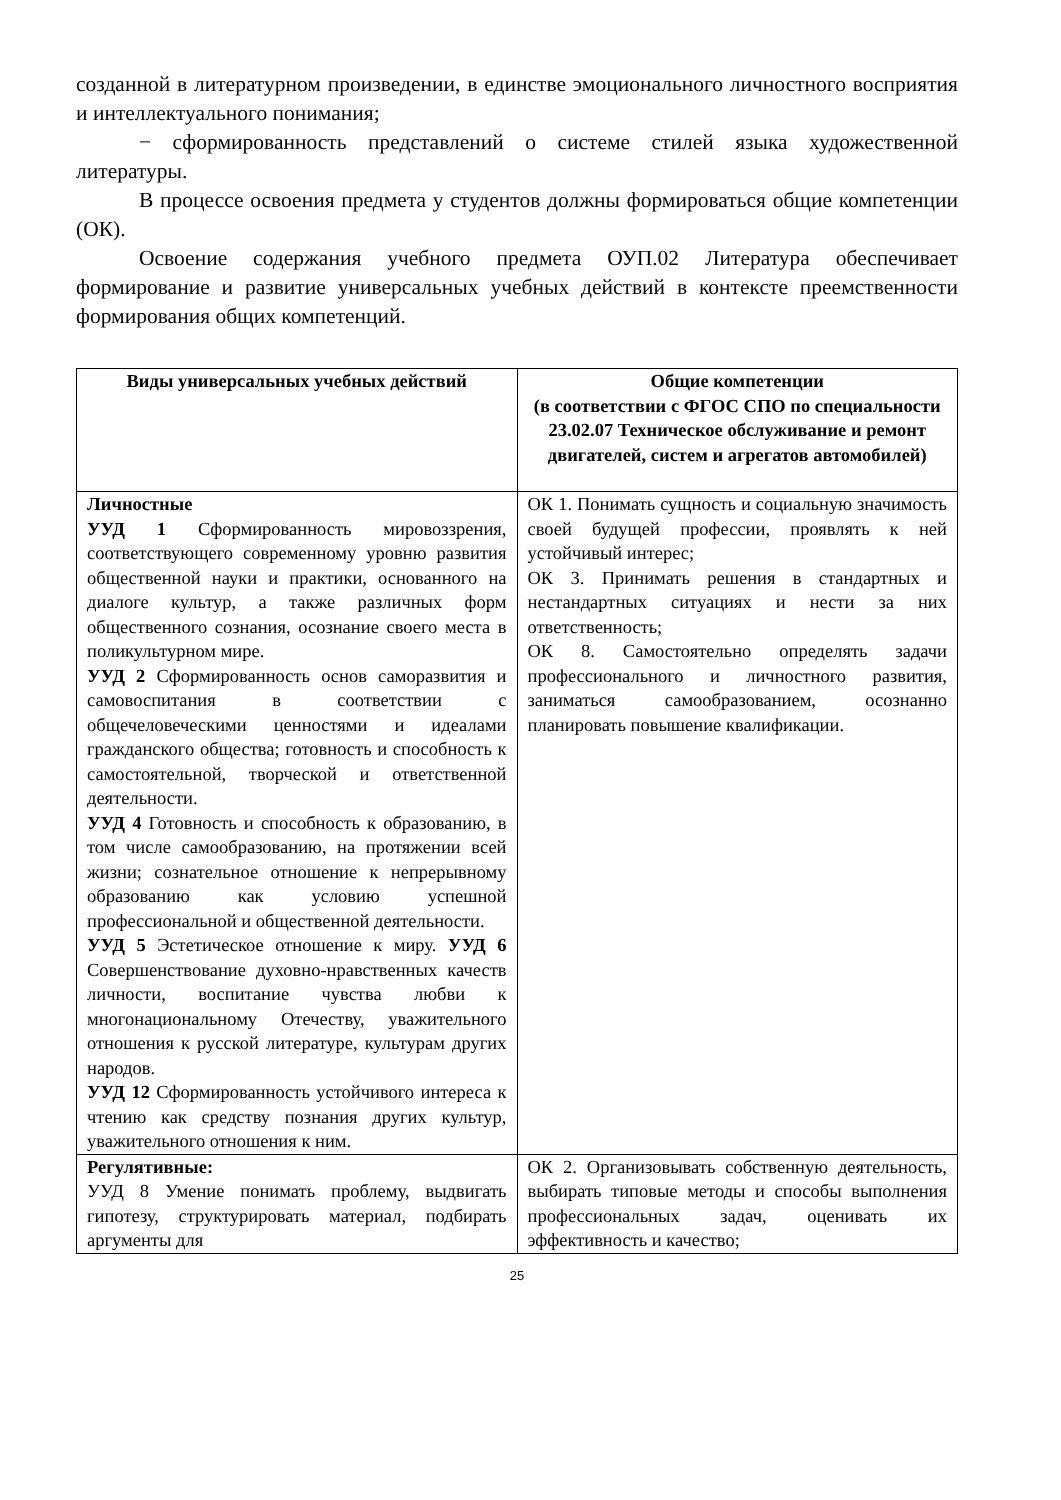созданной в литературном произведении, в единстве эмоционального личностного восприятия и интеллектуального понимания;
− сформированность представлений о системе стилей языка художественной литературы.
В процессе освоения предмета у студентов должны формироваться общие компетенции (ОК).
Освоение содержания учебного предмета ОУП.02 Литература обеспечивает формирование и развитие универсальных учебных действий в контексте преемственности формирования общих компетенций.
| Виды универсальных учебных действий | Общие компетенции (в соответствии с ФГОС СПО по специальности 23.02.07 Техническое обслуживание и ремонт двигателей, систем и агрегатов автомобилей) |
| --- | --- |
| Личностные УУД 1 Сформированность мировоззрения, соответствующего современному уровню развития общественной науки и практики, основанного на диалоге культур, а также различных форм общественного сознания, осознание своего места в поликультурном мире. УУД 2 Сформированность основ саморазвития и самовоспитания в соответствии с общечеловеческими ценностями и идеалами гражданского общества; готовность и способность к самостоятельной, творческой и ответственной деятельности. УУД 4 Готовность и способность к образованию, в том числе самообразованию, на протяжении всей жизни; сознательное отношение к непрерывному образованию как условию успешной профессиональной и общественной деятельности. УУД 5 Эстетическое отношение к миру. УУД 6 Совершенствование духовно-нравственных качеств личности, воспитание чувства любви к многонациональному Отечеству, уважительного отношения к русской литературе, культурам других народов. УУД 12 Сформированность устойчивого интереса к чтению как средству познания других культур, уважительного отношения к ним. | ОК 1. Понимать сущность и социальную значимость своей будущей профессии, проявлять к ней устойчивый интерес; ОК 3. Принимать решения в стандартных и нестандартных ситуациях и нести за них ответственность; ОК 8. Самостоятельно определять задачи профессионального и личностного развития, заниматься самообразованием, осознанно планировать повышение квалификации. |
| Регулятивные: УУД 8 Умение понимать проблему, выдвигать гипотезу, структурировать материал, подбирать аргументы для | ОК 2. Организовывать собственную деятельность, выбирать типовые методы и способы выполнения профессиональных задач, оценивать их эффективность и качество; |
25